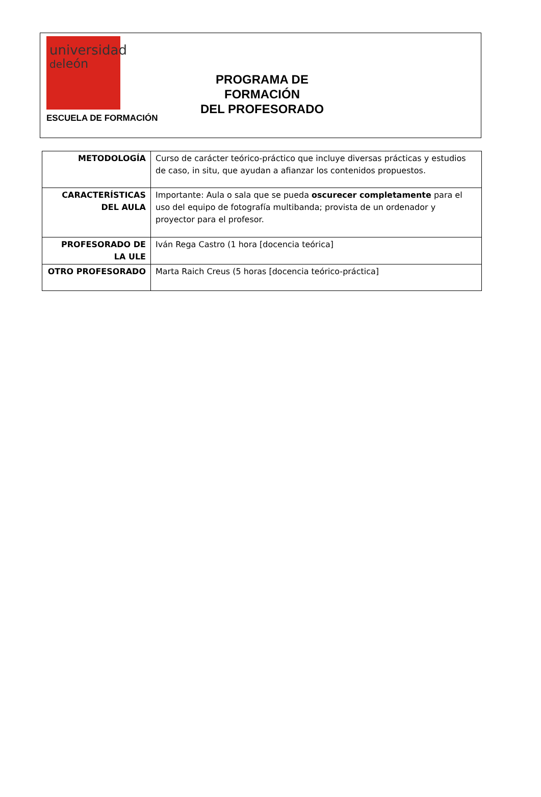universidad
deleón
ESCUELA DE FORMACIÓN
PROGRAMA DE FORMACIÓN
DEL PROFESORADO
| METODOLOGÍA | Curso de carácter teórico-práctico que incluye diversas prácticas y estudios de caso, in situ, que ayudan a afianzar los contenidos propuestos. |
| CARACTERÍSTICAS DEL AULA | Importante: Aula o sala que se pueda oscurecer completamente para el uso del equipo de fotografía multibanda; provista de un ordenador y proyector para el profesor. |
| PROFESORADO DE LA ULE | Iván Rega Castro (1 hora [docencia teórica] |
| OTRO PROFESORADO | Marta Raich Creus (5 horas [docencia teórico-práctica] |